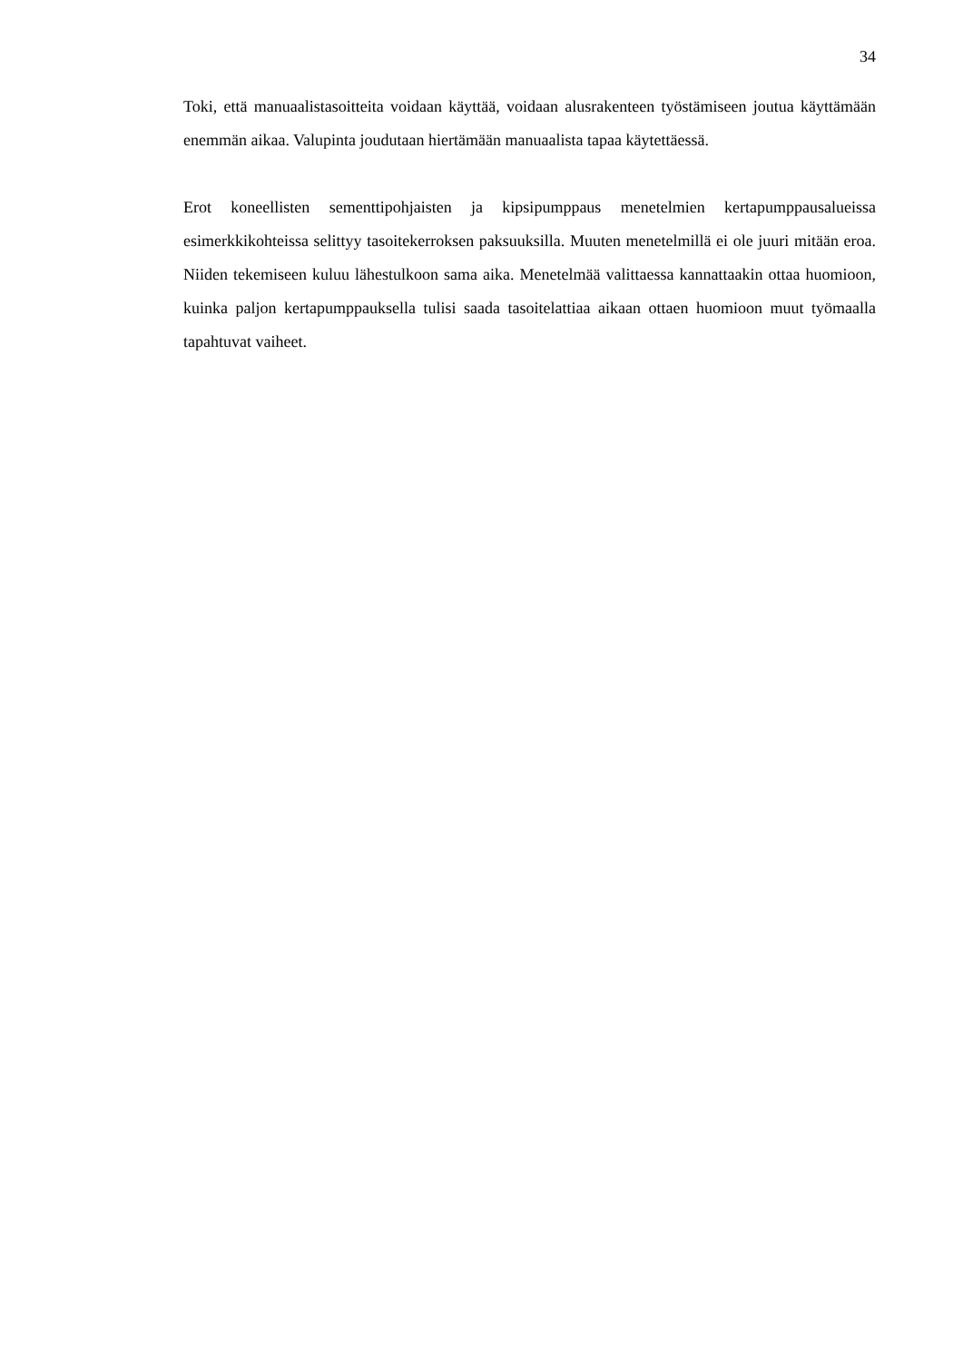34
Toki, että manuaalistasoitteita voidaan käyttää, voidaan alusrakenteen työstämiseen joutua käyttämään enemmän aikaa. Valupinta joudutaan hiertämään manuaalista tapaa käytettäessä.
Erot koneellisten sementtipohjaisten ja kipsipumppaus menetelmien kertapumppausalueissa esimerkkikohteissa selittyy tasoitekerroksen paksuuksilla. Muuten menetelmillä ei ole juuri mitään eroa. Niiden tekemiseen kuluu lähestulkoon sama aika. Menetelmää valittaessa kannattaakin ottaa huomioon, kuinka paljon kertapumppauksella tulisi saada tasoitelattiaa aikaan ottaen huomioon muut työmaalla tapahtuvat vaiheet.